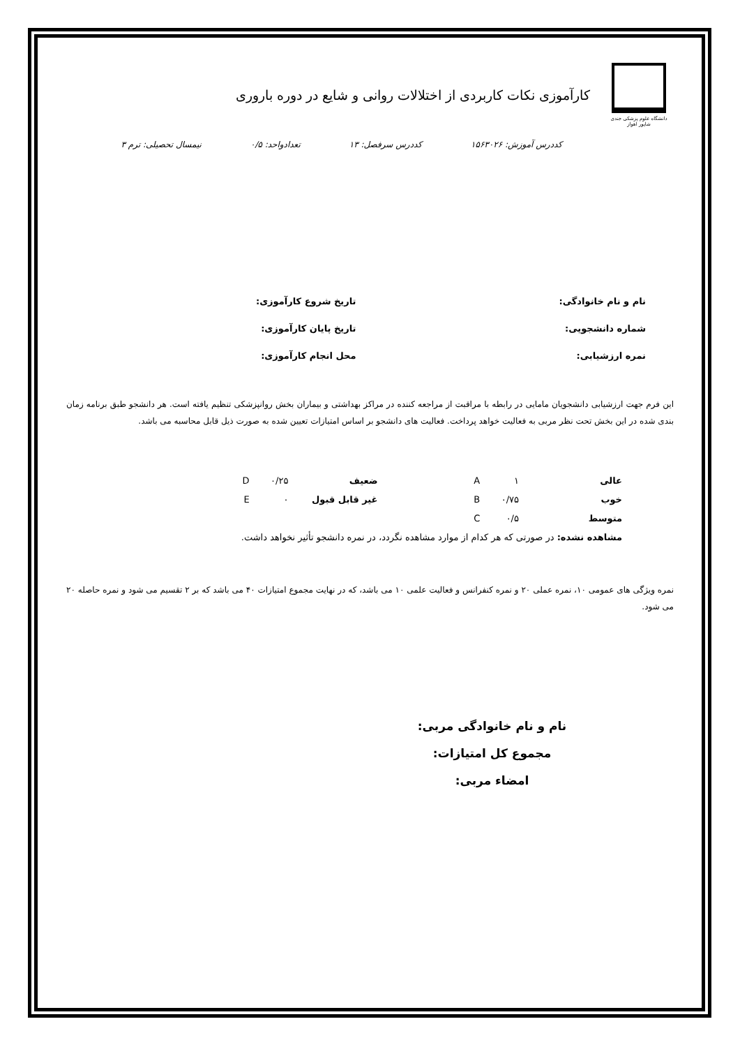دانشگاه علوم پزشکی جندی شاپور اهواز
کارآموزی نکات کاربردی از اختلالات روانی و شایع در دوره باروری
کددرس آموزش: ۱۵۶۳۰۲۶ کددرس سرفصل: ۱۳ تعدادواحد: ۰/۵ نیمسال تحصیلی: ترم ۳
نام و نام خانوادگی:
تاریخ شروع کارآموزی:
شماره دانشجویی:
تاریخ پایان کارآموزی:
نمره ارزشیابی:
محل انجام کارآموزی:
این فرم جهت ارزشیابی دانشجویان مامایی در رابطه با مراقبت از مراجعه کننده در مراکز بهداشتی و بیماران بخش روانپزشکی تنظیم یافته است. هر دانشجو طبق برنامه زمان بندی شده در این بخش تحت نظر مربی به فعالیت خواهد پرداخت. فعالیت های دانشجو بر اساس امتیازات تعیین شده به صورت ذیل قابل محاسبه می باشد.
| عالی | ۱ | A | | ضعیف | ۰/۲۵ | D |
| خوب | ۰/۷۵ | B | | غیر قابل قبول | ۰ | E |
| متوسط | ۰/۵ | C | | | | |
| مشاهده نشده: در صورتی که هر کدام از موارد مشاهده نگردد، در نمره دانشجو تأثیر نخواهد داشت. | | | | | | |
نمره ویژگی های عمومی ۱۰، نمره عملی ۲۰ و نمره کنفرانس و فعالیت علمی ۱۰ می باشد، که در نهایت مجموع امتیازات ۴۰ می باشد که بر ۲ تقسیم می شود و نمره حاصله ۲۰ می شود.
نام و نام خانوادگی مربی:
مجموع کل امتیازات:
امضاء مربی: